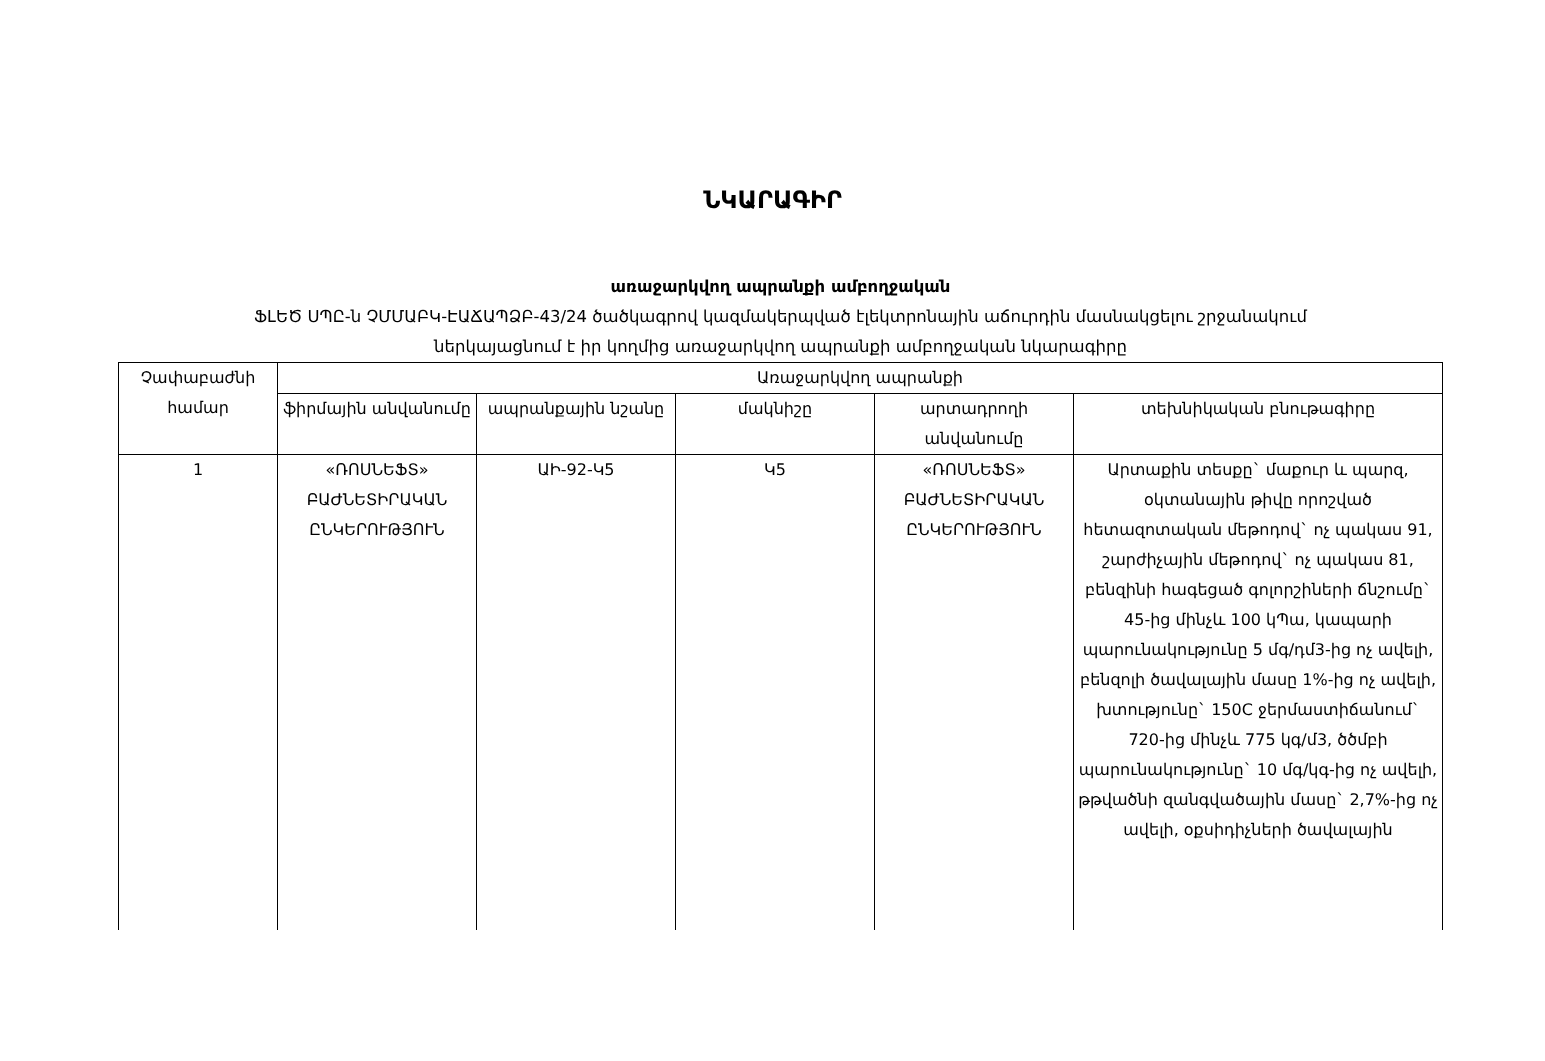ՆԿԱՐԱԳԻՐ
առաջարկվող ապրանքի ամբողջական
ՖԼԵԾ ՍՊԸ-ն ՉՄՄԱԲԿ-ԷԱՃԱՊՁԲ-43/24 ծածկագրով կազմակերպված էլեկտրոնային աճուրդին մասնակցելու շրջանակում
ներկայացնում է իր կողմից առաջարկվող ապրանքի ամբողջական նկարագիրը
| Չափաբաժնի համար | Առաջարկվող ապրանքի | | | | |
| --- | --- | --- | --- | --- | --- |
| | ֆիրմային անվանումը | ապրանքային նշանը | մակնիշը | արտադրողի անվանումը | տեխնիկական բնութագիրը |
| 1 | «ՌՈՍՆԵՖՏ» ԲԱԺՆԵՏԻՐԱԿԱՆ ԸՆԿԵՐՈՒԹՅՈՒՆ | ԱԻ-92-Կ5 | Կ5 | «ՌՈՍՆԵՖՏ» ԲԱԺՆԵՏԻՐԱԿԱՆ ԸՆԿԵՐՈՒԹՅՈՒՆ | Արտաքին տեսքը` մաքուր և պարզ, օկտանային թիվը որոշված հետազոտական մեթոդով` ոչ պակաս 91, շարժիչային մեթոդով` ոչ պակաս 81, բենզինի հագեցած գոլորշիների ճնշումը` 45-ից մինչև 100 կՊա, կապարի պարունակությունը 5 մգ/դմ3-ից ոչ ավելի, բենզոլի ծավալային մասը 1%-ից ոչ ավելի, խտությունը` 150C ջերմաստիճանում` 720-ից մինչև 775 կգ/մ3, ծծմբի պարունակությունը` 10 մգ/կգ-ից ոչ ավելի, թթվածնի զանգվածային մասը` 2,7%-ից ոչ ավելի, օքսիդիչների ծավալային |